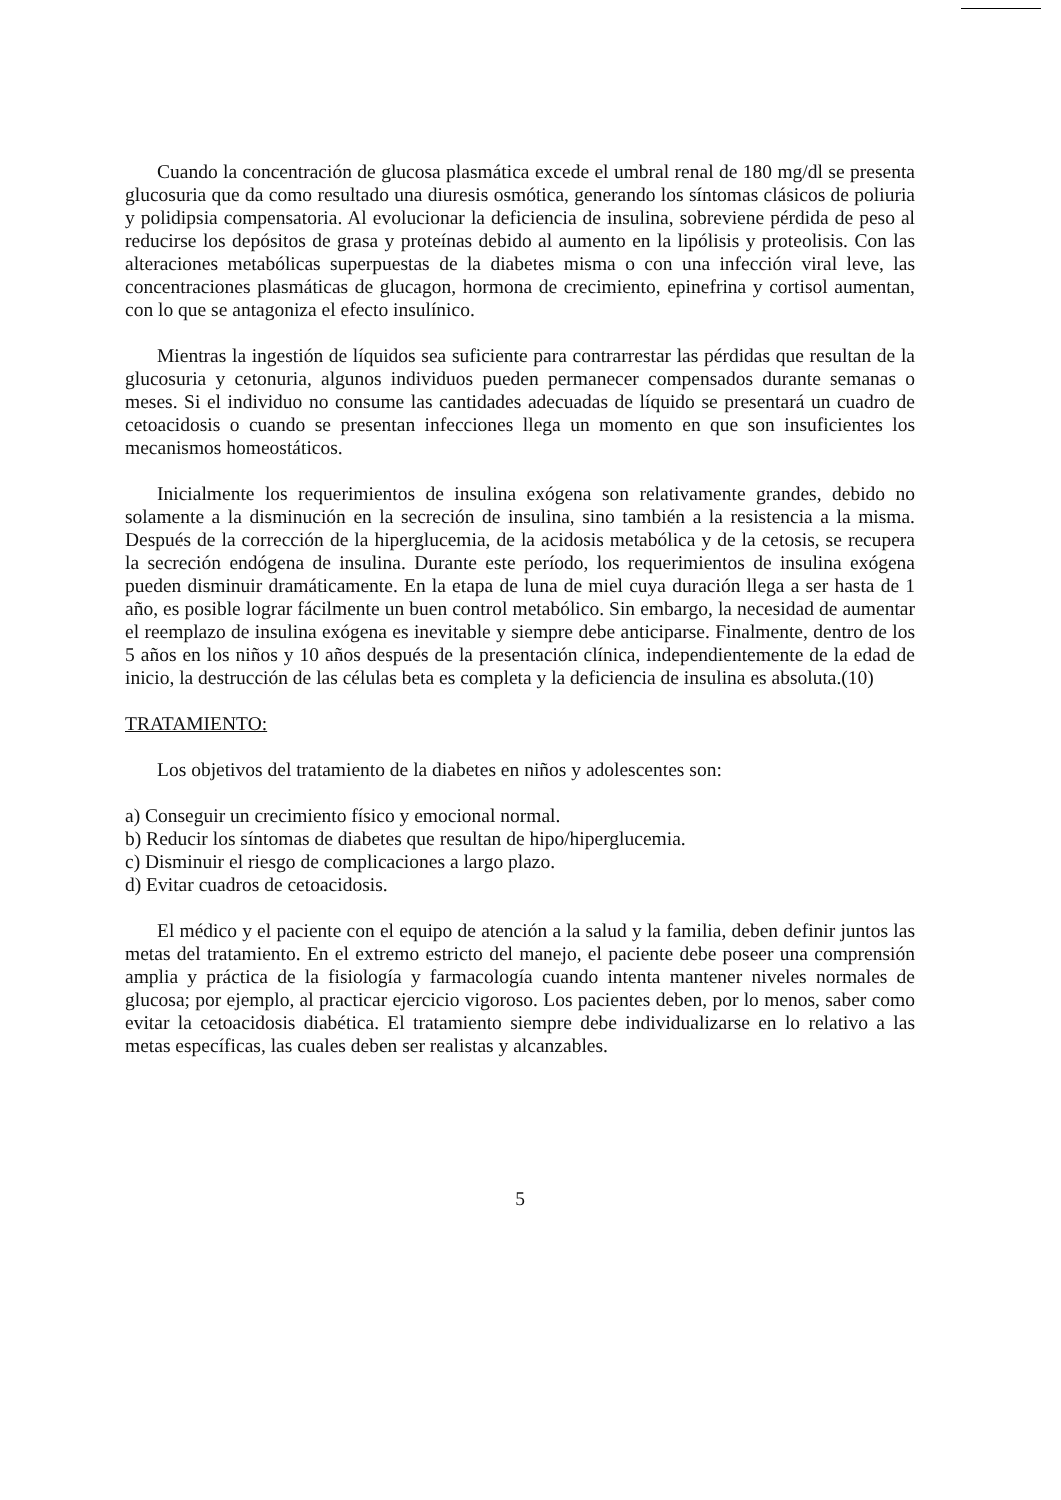Cuando la concentración de glucosa plasmática excede el umbral renal de 180 mg/dl se presenta glucosuria que da como resultado una diuresis osmótica, generando los síntomas clásicos de poliuria y polidipsia compensatoria. Al evolucionar la deficiencia de insulina, sobreviene pérdida de peso al reducirse los depósitos de grasa y proteínas debido al aumento en la lipólisis y proteolisis. Con las alteraciones metabólicas superpuestas de la diabetes misma o con una infección viral leve, las concentraciones plasmáticas de glucagon, hormona de crecimiento, epinefrina y cortisol aumentan, con lo que se antagoniza el efecto insulínico.
Mientras la ingestión de líquidos sea suficiente para contrarrestar las pérdidas que resultan de la glucosuria y cetonuria, algunos individuos pueden permanecer compensados durante semanas o meses. Si el individuo no consume las cantidades adecuadas de líquido se presentará un cuadro de cetoacidosis o cuando se presentan infecciones llega un momento en que son insuficientes los mecanismos homeostáticos.
Inicialmente los requerimientos de insulina exógena son relativamente grandes, debido no solamente a la disminución en la secreción de insulina, sino también a la resistencia a la misma. Después de la corrección de la hiperglucemia, de la acidosis metabólica y de la cetosis, se recupera la secreción endógena de insulina. Durante este período, los requerimientos de insulina exógena pueden disminuir dramáticamente. En la etapa de luna de miel cuya duración llega a ser hasta de 1 año, es posible lograr fácilmente un buen control metabólico. Sin embargo, la necesidad de aumentar el reemplazo de insulina exógena es inevitable y siempre debe anticiparse. Finalmente, dentro de los 5 años en los niños y 10 años después de la presentación clínica, independientemente de la edad de inicio, la destrucción de las células beta es completa y la deficiencia de insulina es absoluta.(10)
TRATAMIENTO:
Los objetivos del tratamiento de la diabetes en niños y adolescentes son:
a) Conseguir un crecimiento físico y emocional normal.
b) Reducir los síntomas de diabetes que resultan de hipo/hiperglucemia.
c) Disminuir el riesgo de complicaciones a largo plazo.
d) Evitar cuadros de cetoacidosis.
El médico y el paciente con el equipo de atención a la salud y la familia, deben definir juntos las metas del tratamiento. En el extremo estricto del manejo, el paciente debe poseer una comprensión amplia y práctica de la fisiología y farmacología cuando intenta mantener niveles normales de glucosa; por ejemplo, al practicar ejercicio vigoroso. Los pacientes deben, por lo menos, saber como evitar la cetoacidosis diabética. El tratamiento siempre debe individualizarse en lo relativo a las metas específicas, las cuales deben ser realistas y alcanzables.
5